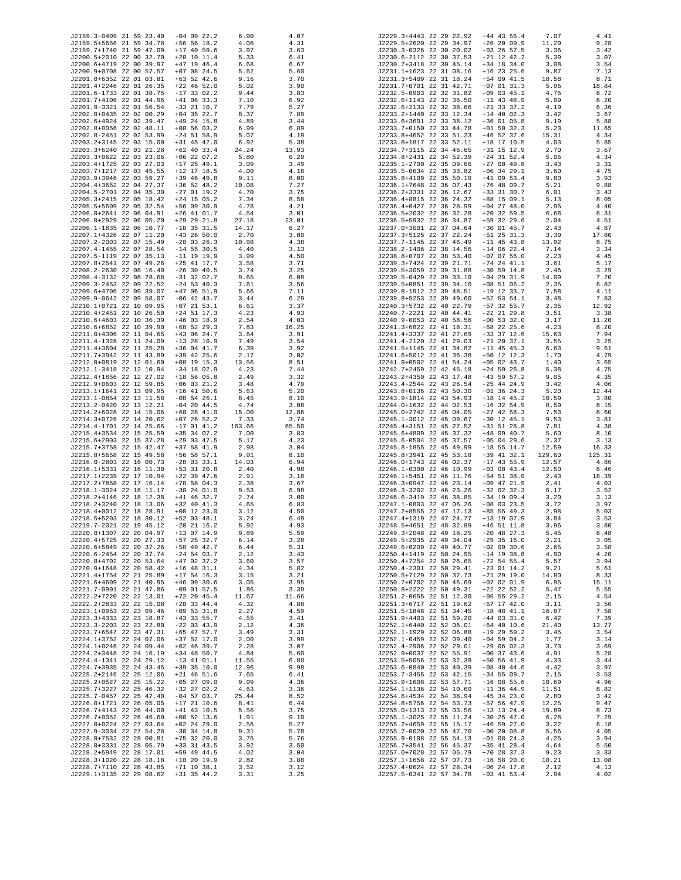| J2159.3-0409 | 21 59 23.40 | -04 09 22.2 | 6.90 | 4.07 |
| J2159.5+5656 | 21 59 34.78 | +56 56 18.2 | 4.06 | 4.31 |
| J2159.7+1740 | 21 59 47.09 | +17 40 59.6 | 3.97 | 3.63 |
| J2200.5+2010 | 22 00 32.70 | +20 10 11.4 | 5.33 | 6.41 |
| J2200.6+4719 | 22 00 39.97 | +47 19 46.4 | 6.68 | 6.67 |
| J2200.9+0708 | 22 00 57.57 | +07 08 24.5 | 5.62 | 5.60 |
| J2201.0+6352 | 22 01 03.81 | +63 52 42.6 | 9.16 | 3.70 |
| J2201.4+2246 | 22 01 26.35 | +22 46 52.0 | 5.02 | 3.90 |
| J2201.6-1733 | 22 01 38.75 | -17 33 02.2 | 9.44 | 3.83 |
| J2201.7+4106 | 22 01 44.96 | +41 06 33.3 | 7.10 | 6.92 |
| J2201.9-3321 | 22 01 56.54 | -33 21 10.7 | 7.79 | 5.27 |
| J2202.0+0435 | 22 02 00.29 | +04 35 22.7 | 8.37 | 7.89 |
| J2202.6+4924 | 22 02 39.47 | +49 24 15.8 | 4.89 | 3.44 |
| J2202.8+0056 | 22 02 48.11 | +00 56 03.2 | 6.99 | 6.89 |
| J2202.8-2451 | 22 02 53.99 | -24 51 58.9 | 5.07 | 4.19 |
| J2203.2+3145 | 22 03 15.00 | +31 45 42.0 | 6.92 | 5.38 |
| J2203.3+6240 | 22 03 21.28 | +62 40 33.4 | 24.24 | 13.93 |
| J2203.3+0622 | 22 03 23.06 | +06 22 07.2 | 5.80 | 6.29 |
| J2203.4+1725 | 22 03 27.03 | +17 25 49.1 | 3.09 | 3.49 |
| J2203.7+1217 | 22 03 45.55 | +12 17 18.5 | 4.00 | 4.18 |
| J2203.9+3946 | 22 03 59.27 | +39 46 49.8 | 9.11 | 8.00 |
| J2204.4+3652 | 22 04 27.37 | +36 52 48.2 | 10.08 | 7.27 |
| J2204.5-2701 | 22 04 35.30 | -27 01 19.2 | 4.70 | 3.75 |
| J2205.3+2415 | 22 05 18.42 | +24 15 05.2 | 7.34 | 8.58 |
| J2205.5+5609 | 22 05 32.54 | +56 09 30.9 | 4.78 | 4.21 |
| J2206.0+2641 | 22 06 04.91 | +26 41 01.7 | 4.54 | 3.01 |
| J2206.0+2929 | 22 06 05.20 | +29 29 21.8 | 27.18 | 23.01 |
| J2206.1-1835 | 22 06 10.77 | -18 35 31.5 | 14.17 | 6.27 |
| J2207.1+4326 | 22 07 11.20 | +43 26 50.0 | 2.70 | 3.00 |
| J2207.2-2003 | 22 07 15.49 | -20 03 26.3 | 10.98 | 4.38 |
| J2207.4-1455 | 22 07 28.54 | -14 55 30.5 | 4.40 | 3.13 |
| J2207.5-1119 | 22 07 35.13 | -11 19 19.9 | 3.99 | 4.50 |
| J2207.8+2541 | 22 07 49.26 | +25 41 17.7 | 3.58 | 3.71 |
| J2208.2-2630 | 22 08 16.40 | -26 30 40.5 | 3.74 | 3.25 |
| J2208.4-3132 | 22 08 28.68 | -31 32 02.7 | 9.65 | 6.08 |
| J2209.3-2453 | 22 09 22.52 | -24 53 40.3 | 7.61 | 3.56 |
| J2209.6+4706 | 22 09 39.07 | +47 06 51.9 | 5.66 | 7.11 |
| J2209.9-0642 | 22 09 58.07 | -06 42 43.7 | 3.44 | 6.29 |
| J2210.1+0721 | 22 10 09.95 | +07 21 53.1 | 6.61 | 3.37 |
| J2210.4+2451 | 22 10 26.50 | +24 51 17.3 | 4.23 | 4.93 |
| J2210.6+4603 | 22 10 36.39 | +46 03 18.9 | 2.54 | 4.03 |
| J2210.6+6852 | 22 10 39.90 | +68 52 29.3 | 7.83 | 16.25 |
| J2211.0+4306 | 22 11 04.65 | +43 06 24.7 | 3.64 | 3.91 |
| J2211.4-1328 | 22 11 24.09 | -13 28 10.9 | 7.49 | 3.54 |
| J2211.4+3604 | 22 11 25.28 | +36 04 41.7 | 6.39 | 3.92 |
| J2211.7+3942 | 22 11 43.89 | +39 42 25.6 | 2.17 | 3.02 |
| J2212.0+0819 | 22 12 01.60 | +08 19 15.3 | 13.56 | 8.51 |
| J2212.1-3418 | 22 12 10.94 | -34 18 02.9 | 4.23 | 7.44 |
| J2212.4+1856 | 22 12 27.02 | +18 56 05.8 | 2.49 | 3.32 |
| J2212.9+0603 | 22 12 59.85 | +06 03 21.2 | 3.48 | 4.79 |
| J2213.1+1641 | 22 13 09.95 | +16 41 50.6 | 5.63 | 5.20 |
| J2213.1-0854 | 22 13 11.58 | -08 54 26.1 | 8.45 | 8.10 |
| J2213.2-0420 | 22 13 12.21 | -04 20 44.5 | 4.74 | 3.08 |
| J2214.2+6028 | 22 14 15.06 | +60 28 41.0 | 15.00 | 12.86 |
| J2214.3+0726 | 22 14 20.62 | +07 26 52.2 | 7.33 | 3.74 |
| J2214.4-1701 | 22 14 25.66 | -17 01 41.2 | 163.66 | 65.50 |
| J2215.4+3534 | 22 15 25.59 | +35 34 07.2 | 7.00 | 3.83 |
| J2215.6+2903 | 22 15 37.28 | +29 03 47.5 | 5.17 | 4.23 |
| J2215.7+3758 | 22 15 42.47 | +37 58 41.9 | 2.98 | 3.04 |
| J2215.8+5658 | 22 15 49.58 | +56 58 57.1 | 9.91 | 8.10 |
| J2216.0-2803 | 22 16 00.73 | -28 03 33.1 | 14.03 | 6.94 |
| J2216.1+5331 | 22 16 11.30 | +53 31 20.8 | 2.40 | 4.98 |
| J2217.1+2239 | 22 17 10.94 | +22 39 47.6 | 2.91 | 3.18 |
| J2217.2+7858 | 22 17 16.14 | +78 58 04.3 | 2.38 | 3.67 |
| J2218.1-3024 | 22 18 11.17 | -30 24 01.0 | 9.53 | 6.98 |
| J2218.2+4146 | 22 18 12.38 | +41 46 32.7 | 2.74 | 3.00 |
| J2218.2+3240 | 22 18 13.06 | +32 40 41.3 | 4.65 | 6.83 |
| J2218.4+0012 | 22 18 28.91 | +00 12 23.0 | 3.12 | 4.50 |
| J2218.5+5203 | 22 18 30.12 | +52 03 48.1 | 3.24 | 6.49 |
| J2219.7-2021 | 22 19 45.12 | -20 21 16.2 | 5.92 | 4.93 |
| J2220.0+1307 | 22 20 04.97 | +13 07 14.9 | 9.89 | 5.59 |
| J2220.4+5725 | 22 20 27.33 | +57 25 32.7 | 6.14 | 3.28 |
| J2220.6+5849 | 22 20 37.26 | +58 49 42.7 | 6.44 | 5.31 |
| J2220.6-2454 | 22 20 37.74 | -24 54 03.7 | 2.12 | 3.43 |
| J2220.8+4702 | 22 20 53.64 | +47 02 37.2 | 3.60 | 3.57 |
| J2220.9+1648 | 22 20 58.42 | +16 48 31.1 | 4.34 | 5.82 |
| J2221.4+1754 | 22 21 25.89 | +17 54 16.3 | 3.15 | 3.21 |
| J2221.6+4609 | 22 21 40.95 | +46 09 30.6 | 3.05 | 3.95 |
| J2221.7-0901 | 22 21 47.86 | -09 01 57.5 | 1.86 | 3.39 |
| J2222.2+7220 | 22 22 13.01 | +72 20 45.4 | 11.67 | 11.66 |
| J2222.2+2833 | 22 22 15.08 | +28 33 44.4 | 4.32 | 4.88 |
| J2223.1+0953 | 22 23 09.46 | +09 53 31.8 | 2.27 | 4.59 |
| J2223.3+4333 | 22 23 18.87 | +43 33 55.7 | 4.55 | 3.41 |
| J2223.3-2203 | 22 23 22.80 | -22 03 43.9 | 2.12 | 4.36 |
| J2223.7+6547 | 22 23 47.31 | +65 47 57.7 | 3.49 | 3.31 |
| J2224.1+3752 | 22 24 07.06 | +37 52 17.0 | 2.00 | 3.99 |
| J2224.1+0246 | 22 24 09.44 | +02 46 39.7 | 2.28 | 3.07 |
| J2224.2+3448 | 22 24 16.19 | +34 48 50.7 | 4.84 | 5.60 |
| J2224.4-1341 | 22 24 29.12 | -13 41 01.1 | 11.55 | 6.80 |
| J2224.7+3935 | 22 24 43.45 | +39 35 10.0 | 12.96 | 9.98 |
| J2225.2+2146 | 22 25 12.06 | +21 46 51.6 | 7.65 | 6.41 |
| J2225.2+0527 | 22 25 15.22 | +05 27 09.0 | 9.99 | 4.36 |
| J2225.7+3227 | 22 25 46.32 | +32 27 02.2 | 4.63 | 3.36 |
| J2225.7-0457 | 22 25 47.40 | -04 57 03.7 | 25.44 | 8.52 |
| J2226.0+1721 | 22 26 05.05 | +17 21 10.6 | 8.41 | 6.44 |
| J2226.7+4143 | 22 26 44.00 | +41 43 10.5 | 5.56 | 3.75 |
| J2226.7+0052 | 22 26 46.60 | +00 52 13.6 | 1.91 | 9.10 |
| J2227.0+0224 | 22 27 03.64 | +02 24 29.0 | 2.56 | 5.27 |
| J2227.9-3034 | 22 27 54.28 | -30 34 14.8 | 9.31 | 5.78 |
| J2228.0+7532 | 22 28 00.81 | +75 32 20.0 | 3.75 | 5.76 |
| J2228.0+3331 | 22 28 05.79 | +33 31 43.5 | 3.92 | 3.50 |
| J2228.2+5949 | 22 28 17.01 | +59 49 44.5 | 4.02 | 3.04 |
| J2228.3+1020 | 22 28 18.18 | +10 20 19.9 | 2.82 | 3.88 |
| J2228.7+7110 | 22 28 43.85 | +71 10 38.1 | 3.52 | 3.12 |
| J2229.1+3135 | 22 29 08.62 | +31 35 44.2 | 3.31 | 3.25 |
| J2229.3+4443 | 22 29 22.92 | +44 43 56.4 | 7.07 | 4.41 |
| J2229.5+2620 | 22 29 34.97 | +26 20 09.9 | 11.29 | 9.28 |
| J2230.3-0326 | 22 30 20.02 | -03 26 57.5 | 3.36 | 3.42 |
| J2230.6-2112 | 22 30 37.53 | -21 12 42.2 | 5.39 | 3.07 |
| J2230.7+3418 | 22 30 45.14 | +34 18 34.0 | 3.08 | 3.54 |
| J2231.1+1623 | 22 31 08.16 | +16 23 25.6 | 9.87 | 7.13 |
| J2231.3+5409 | 22 31 18.24 | +54 09 41.5 | 18.58 | 8.71 |
| J2231.7+0701 | 22 31 42.71 | +07 01 31.3 | 5.96 | 18.84 |
| J2232.5-0903 | 22 32 31.82 | -09 03 45.1 | 4.76 | 6.72 |
| J2232.6+1143 | 22 32 36.50 | +11 43 48.9 | 5.99 | 6.20 |
| J2232.6+2133 | 22 32 38.66 | +21 33 37.2 | 4.19 | 6.36 |
| J2233.2+1440 | 22 33 12.34 | +14 40 02.3 | 3.42 | 3.67 |
| J2233.6+3601 | 22 33 38.12 | +36 01 05.8 | 9.19 | 5.88 |
| J2233.7+0150 | 22 33 44.78 | +01 50 32.3 | 5.23 | 11.65 |
| J2233.8+4652 | 22 33 51.23 | +46 52 37.6 | 15.31 | 4.34 |
| J2233.8+1817 | 22 33 52.11 | +18 17 10.5 | 4.03 | 5.85 |
| J2234.7+3115 | 22 34 46.65 | +31 15 12.9 | 2.70 | 3.67 |
| J2234.8+2431 | 22 34 52.39 | +24 31 52.4 | 5.06 | 4.34 |
| J2235.1-2700 | 22 35 09.66 | -27 00 49.8 | 3.43 | 3.31 |
| J2235.5-0634 | 22 35 33.82 | -06 34 29.1 | 3.60 | 4.75 |
| J2235.8+4109 | 22 35 50.19 | +41 09 53.4 | 9.80 | 3.93 |
| J2236.1+7648 | 22 36 07.43 | +76 48 09.7 | 5.21 | 9.88 |
| J2236.2+3331 | 22 36 12.67 | +33 31 30.7 | 6.01 | 3.43 |
| J2236.4+8815 | 22 36 24.32 | +88 15 09.1 | 5.13 | 8.05 |
| J2236.4+0427 | 22 36 28.99 | +04 27 48.0 | 2.95 | 4.40 |
| J2236.5+2032 | 22 36 32.28 | +20 32 59.5 | 6.68 | 6.31 |
| J2236.5+5932 | 22 36 34.87 | +59 32 29.6 | 2.04 | 4.51 |
| J2237.0+3001 | 22 37 04.64 | +30 01 45.7 | 2.43 | 4.87 |
| J2237.3+5125 | 22 37 22.24 | +51 25 31.3 | 3.39 | 17.80 |
| J2237.7-1145 | 22 37 46.49 | -11 45 43.8 | 13.92 | 8.75 |
| J2238.2-1406 | 22 38 14.56 | -14 06 22.4 | 7.14 | 3.34 |
| J2238.8+0707 | 22 38 53.40 | +07 07 56.0 | 2.23 | 4.45 |
| J2239.3+7424 | 22 39 21.71 | +74 24 41.1 | 3.61 | 5.17 |
| J2239.5+3059 | 22 39 31.88 | +30 59 14.8 | 2.46 | 3.29 |
| J2239.5-0429 | 22 39 33.10 | -04 29 31.9 | 14.09 | 7.20 |
| J2239.5+0851 | 22 39 34.10 | +08 51 06.2 | 2.35 | 6.82 |
| J2239.8-1912 | 22 39 48.51 | -19 12 33.7 | 7.58 | 4.11 |
| J2239.8+5253 | 22 39 49.60 | +52 53 54.1 | 3.48 | 7.83 |
| J2240.3+5732 | 22 40 22.79 | +57 32 55.7 | 2.35 | 12.92 |
| J2240.7-2221 | 22 40 44.41 | -22 21 29.8 | 3.51 | 3.38 |
| J2240.9-0053 | 22 40 58.56 | -00 53 32.0 | 3.17 | 11.20 |
| J2241.3+6822 | 22 41 18.31 | +68 22 25.6 | 4.23 | 8.20 |
| J2241.4+3337 | 22 41 27.69 | +33 37 12.6 | 15.63 | 7.94 |
| J2241.4-2120 | 22 41 29.03 | -21 20 37.1 | 3.55 | 3.25 |
| J2241.5+1145 | 22 41 34.82 | +11 45 45.3 | 6.63 | 9.61 |
| J2241.6+5012 | 22 41 36.38 | +50 12 12.3 | 1.70 | 4.79 |
| J2241.9+0502 | 22 41 54.24 | +05 02 43.7 | 1.40 | 3.65 |
| J2242.7+2459 | 22 42 45.18 | +24 59 26.8 | 5.38 | 4.75 |
| J2243.2+4359 | 22 43 17.48 | +43 59 57.2 | 9.05 | 4.35 |
| J2243.4-2544 | 22 43 26.54 | -25 44 24.9 | 3.42 | 4.06 |
| J2243.8+0136 | 22 43 50.30 | +01 36 24.3 | 5.20 | 12.44 |
| J2243.9+1814 | 22 43 54.93 | +18 14 45.2 | 10.59 | 3.80 |
| J2244.0+1632 | 22 44 02.53 | +16 32 54.9 | 8.59 | 8.15 |
| J2245.0+2742 | 22 45 04.05 | +27 42 58.3 | 7.53 | 6.60 |
| J2245.1-3012 | 22 45 09.67 | -30 12 45.1 | 9.53 | 3.81 |
| J2245.4+3151 | 22 45 27.52 | +31 51 28.8 | 7.81 | 4.38 |
| J2245.6+4809 | 22 45 37.32 | +48 09 40.7 | 5.60 | 8.10 |
| J2245.6-0504 | 22 45 37.57 | -05 04 29.6 | 2.37 | 3.13 |
| J2245.8-1855 | 22 45 49.99 | -18 55 14.7 | 12.59 | 16.33 |
| J2245.8+3941 | 22 45 53.18 | +39 41 32.1 | 129.60 | 125.31 |
| J2246.0+1743 | 22 46 02.37 | +17 43 55.9 | 12.57 | 4.86 |
| J2246.1-0300 | 22 46 10.99 | -03 00 43.4 | 12.50 | 6.46 |
| J2246.1+5451 | 22 46 11.76 | +54 51 38.9 | 2.43 | 18.39 |
| J2246.3+0947 | 22 46 23.14 | +09 47 21.9 | 2.41 | 4.03 |
| J2246.3-3202 | 22 46 23.26 | -32 02 32.3 | 6.17 | 3.52 |
| J2246.6-3419 | 22 46 38.85 | -34 19 09.4 | 3.20 | 3.13 |
| J2247.1-0803 | 22 47 06.26 | -08 03 23.5 | 3.72 | 3.97 |
| J2247.2+8555 | 22 47 17.13 | +85 55 49.3 | 2.98 | 5.03 |
| J2247.4+1319 | 22 47 24.77 | +13 19 07.9 | 3.84 | 3.53 |
| J2248.5+4651 | 22 48 32.89 | +46 51 11.8 | 3.96 | 3.80 |
| J2249.3+2048 | 22 49 18.25 | +20 48 27.3 | 5.45 | 6.48 |
| J2249.5+2935 | 22 49 34.04 | +29 35 16.0 | 2.21 | 3.05 |
| J2249.6+0209 | 22 49 40.77 | +02 09 30.6 | 2.65 | 3.58 |
| J2250.4+1419 | 22 50 24.95 | +14 19 38.8 | 4.90 | 4.20 |
| J2250.4+7254 | 22 50 26.65 | +72 54 55.4 | 5.57 | 3.94 |
| J2250.4-2301 | 22 50 29.41 | -23 01 14.2 | 9.21 | 5.61 |
| J2250.5+7129 | 22 50 32.73 | +71 29 19.0 | 14.80 | 8.33 |
| J2250.7+0702 | 22 50 46.69 | +07 02 01.9 | 6.95 | 15.11 |
| J2250.8+2222 | 22 50 49.31 | +22 22 52.2 | 5.47 | 5.55 |
| J2251.2-0655 | 22 51 12.30 | -06 55 29.2 | 2.15 | 4.54 |
| J2251.3+6717 | 22 51 19.62 | +67 17 42.0 | 3.11 | 3.56 |
| J2251.5+1848 | 22 51 34.45 | +18 48 41.1 | 16.87 | 7.58 |
| J2251.9+4403 | 22 51 59.20 | +44 03 31.0 | 6.42 | 7.39 |
| J2252.1+6440 | 22 52 06.01 | +64 40 10.6 | 21.40 | 13.77 |
| J2252.1-1929 | 22 52 06.88 | -19 29 59.2 | 3.45 | 3.54 |
| J2252.1-0459 | 22 52 09.40 | -04 59 04.2 | 1.77 | 3.14 |
| J2252.4-2906 | 22 52 29.01 | -29 06 02.3 | 3.73 | 3.69 |
| J2252.9+0037 | 22 52 55.91 | +00 37 43.6 | 4.91 | 5.28 |
| J2253.5+5056 | 22 53 32.39 | +50 56 41.9 | 4.33 | 3.44 |
| J2253.6-0840 | 22 53 40.39 | -08 40 44.6 | 4.42 | 3.97 |
| J2253.7-3455 | 22 53 42.15 | -34 55 09.7 | 2.15 | 3.53 |
| J2253.9+1608 | 22 53 57.71 | +16 08 55.6 | 10.69 | 4.96 |
| J2254.1+1136 | 22 54 10.60 | +11 36 44.9 | 11.51 | 8.82 |
| J2254.6+4534 | 22 54 38.94 | +45 34 23.0 | 2.80 | 3.42 |
| J2254.8+5756 | 22 54 53.73 | +57 56 47.9 | 12.25 | 9.47 |
| J2255.0+1313 | 22 55 03.56 | +13 13 24.4 | 19.89 | 8.73 |
| J2255.1-3025 | 22 55 11.24 | -30 25 47.0 | 6.28 | 7.29 |
| J2255.2+4659 | 22 55 15.17 | +46 59 27.0 | 3.22 | 6.18 |
| J2255.7-0020 | 22 55 47.70 | -00 20 08.8 | 5.56 | 4.05 |
| J2255.9-0108 | 22 55 54.13 | -01 08 24.3 | 4.25 | 3.94 |
| J2256.7+3541 | 22 56 45.37 | +35 41 28.4 | 4.64 | 5.50 |
| J2257.0+7028 | 22 57 05.79 | +70 28 37.3 | 9.23 | 3.33 |
| J2257.1+1658 | 22 57 07.73 | +16 58 20.0 | 18.21 | 13.08 |
| J2257.4+0624 | 22 57 28.34 | +06 24 17.8 | 2.12 | 4.13 |
| J2257.5-0341 | 22 57 34.78 | -03 41 53.4 | 2.94 | 4.02 |